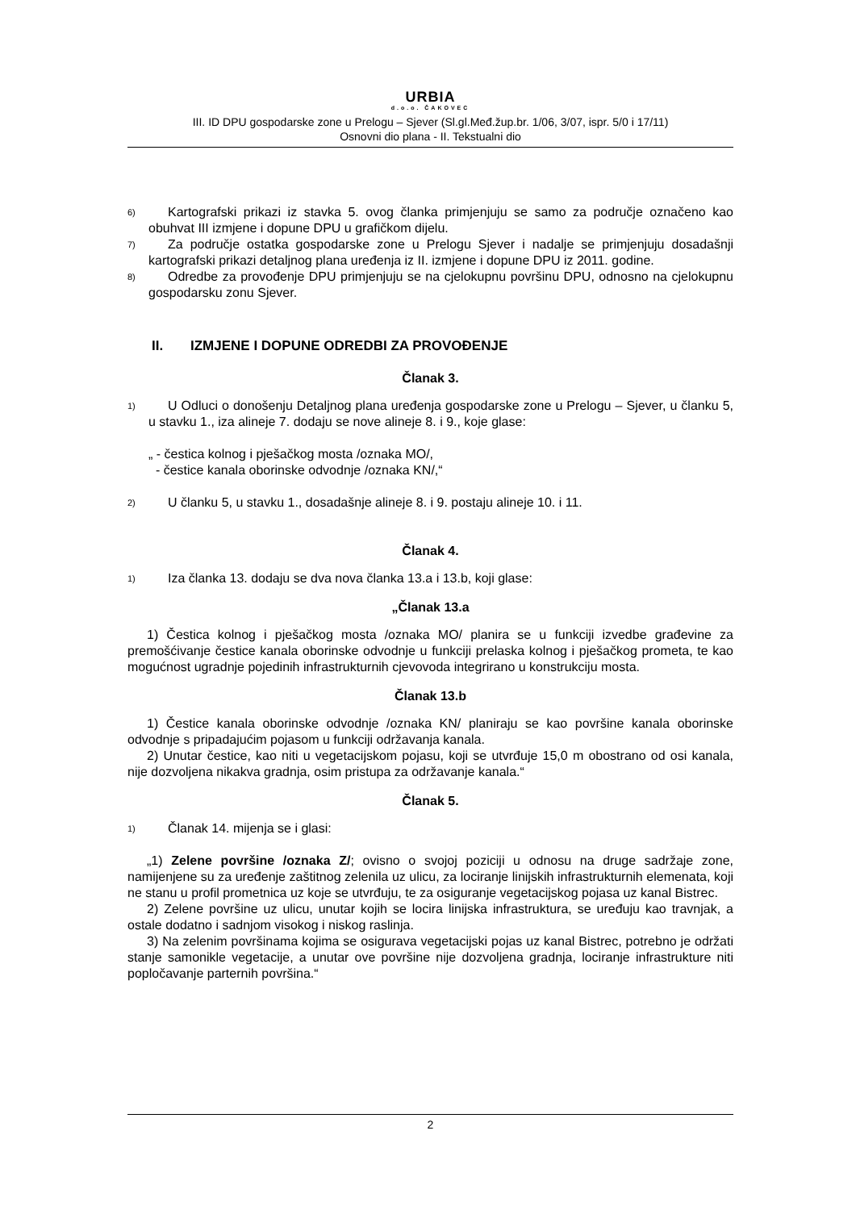URBIA
d.o.o. ČAKOVEC
III. ID DPU gospodarske zone u Prelogu – Sjever (Sl.gl.Međ.žup.br. 1/06, 3/07, ispr. 5/0 i 17/11)
Osnovni dio plana - II. Tekstualni dio
6)
Kartografski prikazi iz stavka 5. ovog članka primjenjuju se samo za područje označeno kao obuhvat III izmjene i dopune DPU u grafičkom dijelu.
7)
Za područje ostatka gospodarske zone u Prelogu Sjever i nadalje se primjenjuju dosadašnji kartografski prikazi detaljnog plana uređenja iz II. izmjene i dopune DPU iz 2011. godine.
8)
Odredbe za provođenje DPU primjenjuju se na cjelokupnu površinu DPU, odnosno na cjelokupnu gospodarsku zonu Sjever.
II. IZMJENE I DOPUNE ODREDBI ZA PROVOĐENJE
Članak 3.
1)
U Odluci o donošenju Detaljnog plana uređenja gospodarske zone u Prelogu – Sjever, u članku 5, u stavku 1., iza alineje 7. dodaju se nove alineje 8. i 9., koje glase:
„ - čestica kolnog i pješačkog mosta /oznaka MO/,
- čestice kanala oborinske odvodnje /oznaka KN/,“
2)
U članku 5, u stavku 1., dosadašnje alineje 8. i 9. postaju alineje 10. i 11.
Članak 4.
1)
Iza članka 13. dodaju se dva nova članka 13.a i 13.b, koji glase:
„Članak 13.a
1) Čestica kolnog i pješačkog mosta /oznaka MO/ planira se u funkciji izvedbe građevine za premošćivanje čestice kanala oborinske odvodnje u funkciji prelaska kolnog i pješačkog prometa, te kao mogućnost ugradnje pojedinih infrastrukturnih cjevovoda integrirano u konstrukciju mosta.
Članak 13.b
1) Čestice kanala oborinske odvodnje /oznaka KN/ planiraju se kao površine kanala oborinske odvodnje s pripadajućim pojasom u funkciji održavanja kanala.
2) Unutar čestice, kao niti u vegetacijskom pojasu, koji se utvrđuje 15,0 m obostrano od osi kanala, nije dozvoljena nikakva gradnja, osim pristupa za održavanje kanala.“
Članak 5.
1)
Članak 14. mijenja se i glasi:
„1) Zelene površine /oznaka Z/; ovisno o svojoj poziciji u odnosu na druge sadržaje zone, namijenjene su za uređenje zaštitnog zelenila uz ulicu, za lociranje linijskih infrastrukturnih elemenata, koji ne stanu u profil prometnica uz koje se utvrđuju, te za osiguranje vegetacijskog pojasa uz kanal Bistrec.
2) Zelene površine uz ulicu, unutar kojih se locira linijska infrastruktura, se uređuju kao travnjak, a ostale dodatno i sadnjom visokog i niskog raslinja.
3) Na zelenim površinama kojima se osigurava vegetacijski pojas uz kanal Bistrec, potrebno je održati stanje samonikle vegetacije, a unutar ove površine nije dozvoljena gradnja, lociranje infrastrukture niti popločavanje parternih površina.“
2